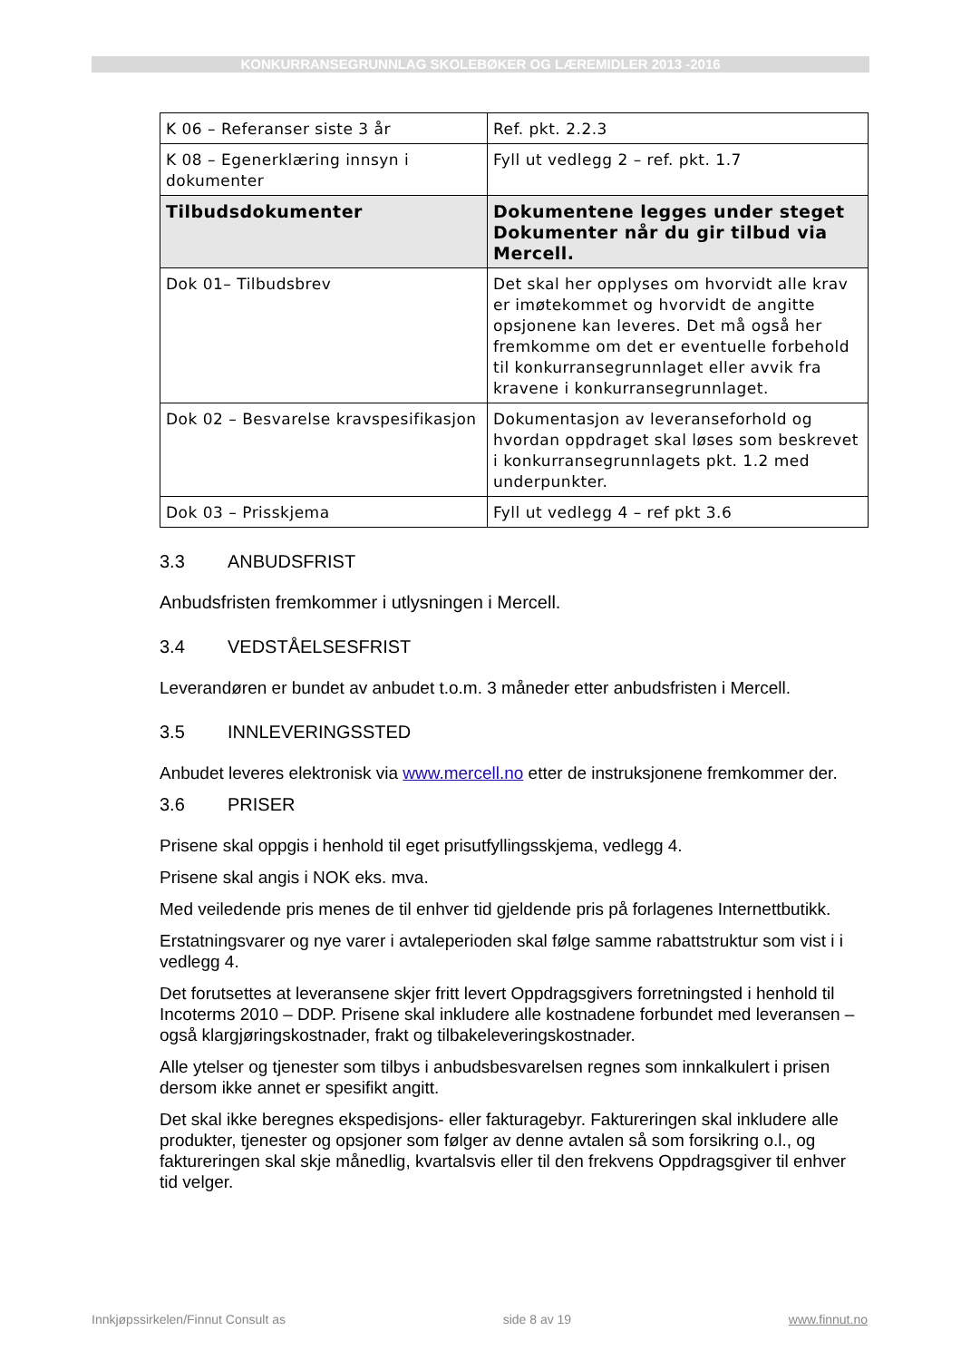KONKURRANSEGRUNNLAG SKOLEBØKER OG LÆREMIDLER 2013 -2016
| K 06 – Referanser siste 3 år | Ref. pkt. 2.2.3 |
| K 08 – Egenerklæring innsyn i dokumenter | Fyll ut vedlegg 2 – ref. pkt. 1.7 |
| Tilbudsdokumenter | Dokumentene legges under steget Dokumenter når du gir tilbud via Mercell. |
| Dok 01– Tilbudsbrev | Det skal her opplyses om hvorvidt alle krav er imøtekommet og hvorvidt de angitte opsjonene kan leveres. Det må også her fremkomme om det er eventuelle forbehold til konkurransegrunnlaget eller avvik fra kravene i konkurransegrunnlaget. |
| Dok 02 – Besvarelse kravspesifikasjon | Dokumentasjon av leveranseforhold og hvordan oppdraget skal løses som beskrevet i konkurransegrunnlagets pkt. 1.2 med underpunkter. |
| Dok 03 – Prisskjema | Fyll ut vedlegg 4 – ref pkt 3.6 |
3.3 ANBUDSFRIST
Anbudsfristen fremkommer i utlysningen i Mercell.
3.4 VEDSTÅELSESFRIST
Leverandøren er bundet av anbudet t.o.m. 3 måneder etter anbudsfristen i Mercell.
3.5 INNLEVERINGSSTED
Anbudet leveres elektronisk via www.mercell.no etter de instruksjonene fremkommer der.
3.6 PRISER
Prisene skal oppgis i henhold til eget prisutfyllingsskjema, vedlegg 4.
Prisene skal angis i NOK eks. mva.
Med veiledende pris menes de til enhver tid gjeldende pris på forlagenes Internettbutikk.
Erstatningsvarer og nye varer i avtaleperioden skal følge samme rabattstruktur som vist i i vedlegg 4.
Det forutsettes at leveransene skjer fritt levert Oppdragsgivers forretningsted i henhold til Incoterms 2010 – DDP. Prisene skal inkludere alle kostnadene forbundet med leveransen – også klargjøringskostnader, frakt og tilbakeleveringskostnader.
Alle ytelser og tjenester som tilbys i anbudsbesvarelsen regnes som innkalkulert i prisen dersom ikke annet er spesifikt angitt.
Det skal ikke beregnes ekspedisjons- eller fakturagebyr. Faktureringen skal inkludere alle produkter, tjenester og opsjoner som følger av denne avtalen så som forsikring o.l., og faktureringen skal skje månedlig, kvartalsvis eller til den frekvens Oppdragsgiver til enhver tid velger.
Innkjøpssirkelen/Finnut Consult as side 8 av 19 www.finnut.no